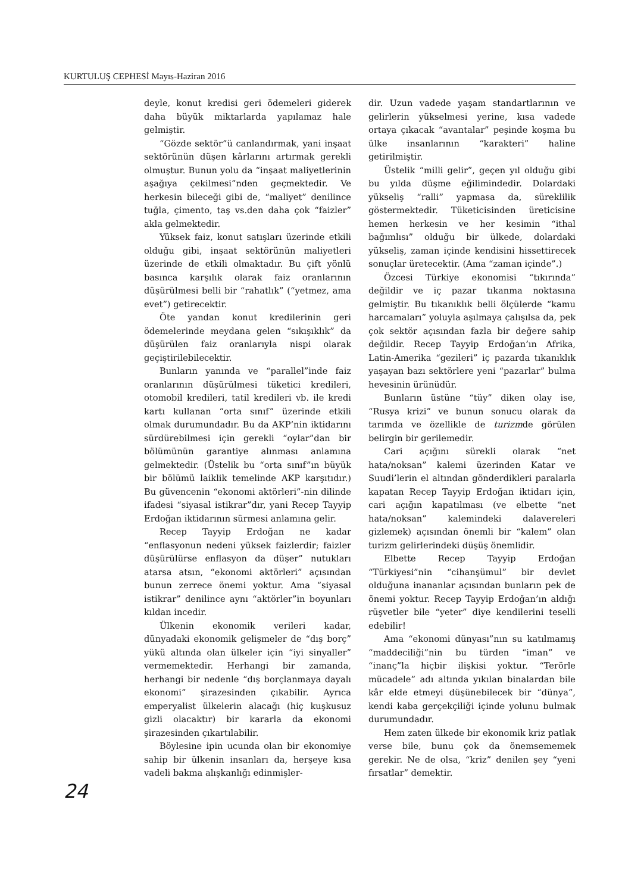KURTULUŞ CEPHESİ Mayıs-Haziran 2016
deyle, konut kredisi geri ödemeleri giderek daha büyük miktarlarda yapılamaz hale gelmiştir.
“Gözde sektör”ü canlandırmak, yani inşaat sektörünün düşen kârlarını artırmak gerekli olmuştur. Bunun yolu da “inşaat maliyetlerinin aşağıya çekilmesi”nden geçmektedir. Ve herkesin bileceği gibi de, “maliyet” denilince tuğla, çimento, taş vs.den daha çok “faizler” akla gelmektedir.
Yüksek faiz, konut satışları üzerinde etkili olduğu gibi, inşaat sektörünün maliyetleri üzerinde de etkili olmaktadır. Bu çift yönlü basınca karşılık olarak faiz oranlarının düşürülmesi belli bir “rahatlık” (“yetmez, ama evet”) getirecektir.
Öte yandan konut kredilerinin geri ödemelerinde meydana gelen “sıkışıklık” da düşürülen faiz oranlarıyla nispi olarak geçiştirilebilecektir.
Bunların yanında ve “parallel”inde faiz oranlarının düşürülmesi tüketici kredileri, otomobil kredileri, tatil kredileri vb. ile kredi kartı kullanan “orta sınıf” üzerinde etkili olmak durumundadır. Bu da AKP’nin iktidarını sürdürebilmesi için gerekli “oylar”dan bir bölümünün garantiye alınması anlamına gelmektedir. (Üstelik bu “orta sınıf”ın büyük bir bölümü laiklik temelinde AKP karşıtıdır.) Bu güvencenin “ekonomi aktörleri”-nin dilinde ifadesi “siyasal istikrar”dır, yani Recep Tayyip Erdoğan iktidarının sürmesi anlamına gelir.
Recep Tayyip Erdoğan ne kadar “enflasyonun nedeni yüksek faizlerdir; faizler düşürülürse enflasyon da düşer” nutukları atarsa atsın, “ekonomi aktörleri” açısından bunun zerrece önemi yoktur. Ama “siyasal istikrar” denilince aynı “aktörler”in boyunları kıldan incedir.
Ülkenin ekonomik verileri kadar, dünyadaki ekonomik gelişmeler de “dış borç” yükü altında olan ülkeler için “iyi sinyaller” vermemektedir. Herhangi bir zamanda, herhangi bir nedenle “dış borçlanmaya dayalı ekonomi” şirazesinden çıkabilir. Ayrıca emperyalist ülkelerin alacağı (hiç kuşkusuz gizli olacaktır) bir kararla da ekonomi şirazesinden çıkartılabilir.
Böylesine ipin ucunda olan bir ekonomiye sahip bir ülkenin insanları da, herşeye kısa vadeli bakma alışkanlığı edinmişler-
dir. Uzun vadede yaşam standartlarının ve gelirlerin yükselmesi yerine, kısa vadede ortaya çıkacak “avantalar” peşinde koşma bu ülke insanlarının “karakteri” haline getirilmiştir.
Üstelik “milli gelir”, geçen yıl olduğu gibi bu yılda düşme eğilimindedir. Dolardaki yükseliş “ralli” yapmasa da, süreklilik göstermektedir. Tüketicisinden üreticisine hemen herkesin ve her kesimin “ithal bağımlısı” olduğu bir ülkede, dolardaki yükseliş, zaman içinde kendisini hissettirecek sonuçlar üretecektir. (Ama “zaman içinde”.)
Özcesi Türkiye ekonomisi “tıkırında” değildir ve iç pazar tıkanma noktasına gelmiştir. Bu tıkanıklık belli ölçülerde “kamu harcamaları” yoluyla aşılmaya çalışılsa da, pek çok sektör açısından fazla bir değere sahip değildir. Recep Tayyip Erdoğan’ın Afrika, Latin-Amerika “gezileri” iç pazarda tıkanıklık yaşayan bazı sektörlere yeni “pazarlar” bulma hevesinin ürünüdür.
Bunların üstüne “tüy” diken olay ise, “Rusya krizi” ve bunun sonucu olarak da tarımda ve özellikle de turizmde görülen belirgin bir gerilemedir.
Cari açığını sürekli olarak “net hata/noksan” kalemi üzerinden Katar ve Suudi’lerin el altından gönderdikleri paralarla kapatan Recep Tayyip Erdoğan iktidarı için, cari açığın kapatılması (ve elbette “net hata/noksan” kalemindeki dalavereleri gizlemek) açısından önemli bir “kalem” olan turizm gelirlerindeki düşüş önemlidir.
Elbette Recep Tayyip Erdoğan “Türkiyesi”nin “cihanşümul” bir devlet olduğuna inananlar açısından bunların pek de önemi yoktur. Recep Tayyip Erdoğan’ın aldığı rüşvetler bile “yeter” diye kendilerini teselli edebilir!
Ama “ekonomi dünyası”nın su katılmamış “maddeciliği”nin bu türden “iman” ve “inanç”la hiçbir ilişkisi yoktur. “Terörle mücadele” adı altında yıkılan binalardan bile kâr elde etmeyi düşünebilecek bir “dünya”, kendi kaba gerçekçiliği içinde yolunu bulmak durumundadır.
Hem zaten ülkede bir ekonomik kriz patlak verse bile, bunu çok da önemsememek gerekir. Ne de olsa, “kriz” denilen şey “yeni fırsatlar” demektir.
24